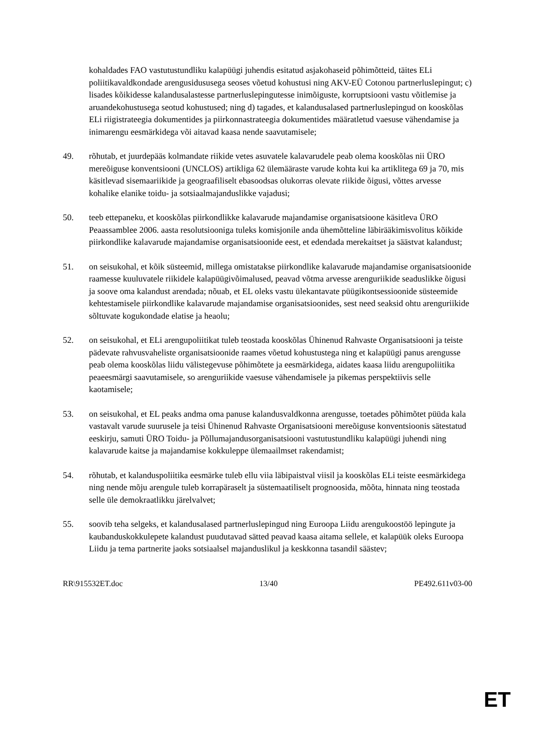kohaldades FAO vastutustundliku kalapüügi juhendis esitatud asjakohaseid põhimõtteid, täites ELi poliitikavaldkondade arengusidususega seoses võetud kohustusi ning AKV-EÜ Cotonou partnerluslepingut; c) lisades kõikidesse kalandusalastesse partnerluslepingutesse inimõiguste, korruptsiooni vastu võitlemise ja aruandekohustusega seotud kohustused; ning d) tagades, et kalandusalased partnerluslepingud on kooskõlas ELi riigistrateegia dokumentides ja piirkonnastrateegia dokumentides määratletud vaesuse vähendamise ja inimarengu eesmärkidega või aitavad kaasa nende saavutamisele;
49. rõhutab, et juurdepääs kolmandate riikide vetes asuvatele kalavarudele peab olema kooskõlas nii ÜRO mereõiguse konventsiooni (UNCLOS) artikliga 62 ülemääraste varude kohta kui ka artiklitega 69 ja 70, mis käsitlevad sisemaariikide ja geograafiliselt ebasoodsas olukorras olevate riikide õigusi, võttes arvesse kohalike elanike toidu- ja sotsiaalmajanduslikke vajadusi;
50. teeb ettepaneku, et kooskõlas piirkondlikke kalavarude majandamise organisatsioone käsitleva ÜRO Peaassamblee 2006. aasta resolutsiooniga tuleks komisjonile anda ühemõtteline läbirääkimisvolitus kõikide piirkondlike kalavarude majandamise organisatsioonide eest, et edendada merekaitset ja säästvat kalandust;
51. on seisukohal, et kõik süsteemid, millega omistatakse piirkondlike kalavarude majandamise organisatsioonide raamesse kuuluvatele riikidele kalapüügivõimalused, peavad võtma arvesse arenguriikide seaduslikke õigusi ja soove oma kalandust arendada; nõuab, et EL oleks vastu ülekantavate püügikontsessioonide süsteemide kehtestamisele piirkondlike kalavarude majandamise organisatsioonides, sest need seaksid ohtu arenguriikide sõltuvate kogukondade elatise ja heaolu;
52. on seisukohal, et ELi arengupoliitikat tuleb teostada kooskõlas Ühinenud Rahvaste Organisatsiooni ja teiste pädevate rahvusvaheliste organisatsioonide raames võetud kohustustega ning et kalapüügi panus arengusse peab olema kooskõlas liidu välistegevuse põhimõtete ja eesmärkidega, aidates kaasa liidu arengupoliitika peaeesmärgi saavutamisele, so arenguriikide vaesuse vähendamisele ja pikemas perspektiivis selle kaotamisele;
53. on seisukohal, et EL peaks andma oma panuse kalandusvaldkonna arengusse, toetades põhimõtet püüda kala vastavalt varude suurusele ja teisi Ühinenud Rahvaste Organisatsiooni mereõiguse konventsioonis sätestatud eeskirju, samuti ÜRO Toidu- ja Põllumajandusorganisatsiooni vastutustundliku kalapüügi juhendi ning kalavarude kaitse ja majandamise kokkuleppe ülemaailmset rakendamist;
54. rõhutab, et kalanduspoliitika eesmärke tuleb ellu viia läbipaistval viisil ja kooskõlas ELi teiste eesmärkidega ning nende mõju arengule tuleb korrapäraselt ja süstemaatiliselt prognoosida, mõõta, hinnata ning teostada selle üle demokraatlikku järelvalvet;
55. soovib teha selgeks, et kalandusalased partnerluslepingud ning Euroopa Liidu arengukoostöö lepingute ja kaubanduskokkulepete kalandust puudutavad sätted peavad kaasa aitama sellele, et kalapüük oleks Euroopa Liidu ja tema partnerite jaoks sotsiaalsel majanduslikul ja keskkonna tasandil säästev;
RR\915532ET.doc 13/40 PE492.611v03-00
ET